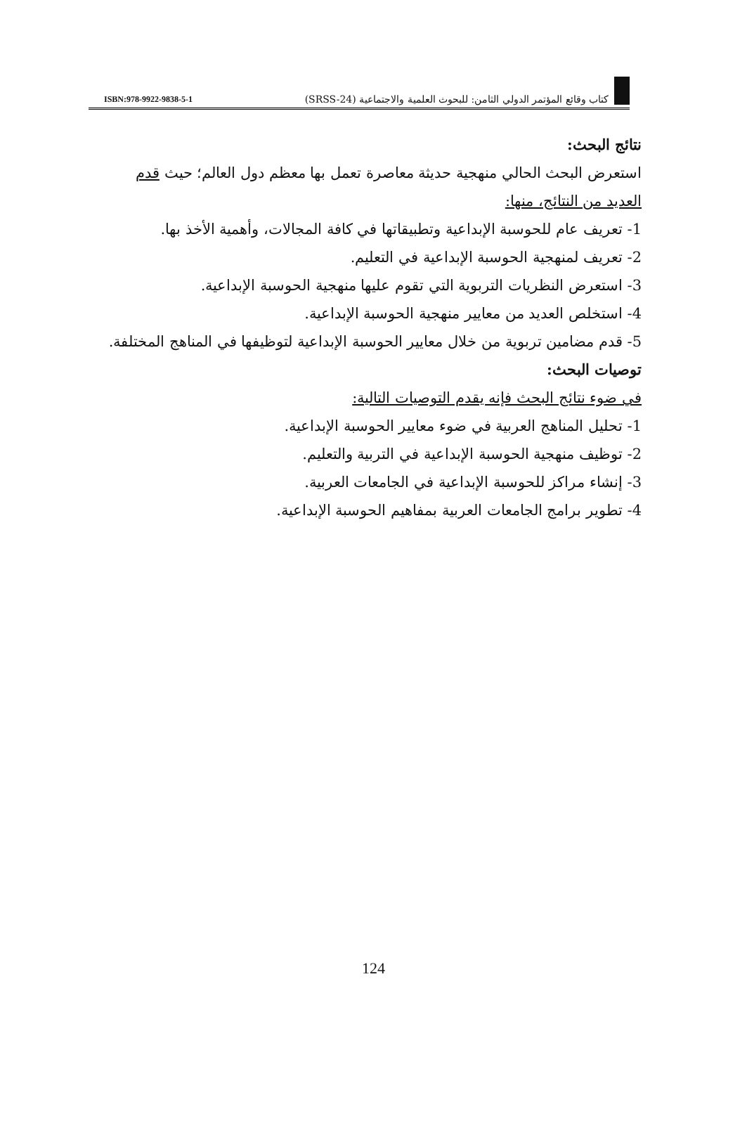ISBN:978-9922-9838-5-1
كتاب وقائع المؤتمر الدولي الثامن: للبحوث العلمية والاجتماعية (SRSS-24)
نتائج البحث:
استعرض البحث الحالي منهجية حديثة معاصرة تعمل بها معظم دول العالم؛ حيث قدم العديد من النتائج، منها:
1- تعريف عام للحوسبة الإبداعية وتطبيقاتها في كافة المجالات، وأهمية الأخذ بها.
2- تعريف لمنهجية الحوسبة الإبداعية في التعليم.
3- استعرض النظريات التربوية التي تقوم عليها منهجية الحوسبة الإبداعية.
4- استخلص العديد من معايير منهجية الحوسبة الإبداعية.
5- قدم مضامين تربوية من خلال معايير الحوسبة الإبداعية لتوظيفها في المناهج المختلفة.
توصيات البحث:
في ضوء نتائج البحث فإنه يقدم التوصيات التالية:
1- تحليل المناهج العربية في ضوء معايير الحوسبة الإبداعية.
2- توظيف منهجية الحوسبة الإبداعية في التربية والتعليم.
3- إنشاء مراكز للحوسبة الإبداعية في الجامعات العربية.
4- تطوير برامج الجامعات العربية بمفاهيم الحوسبة الإبداعية.
124